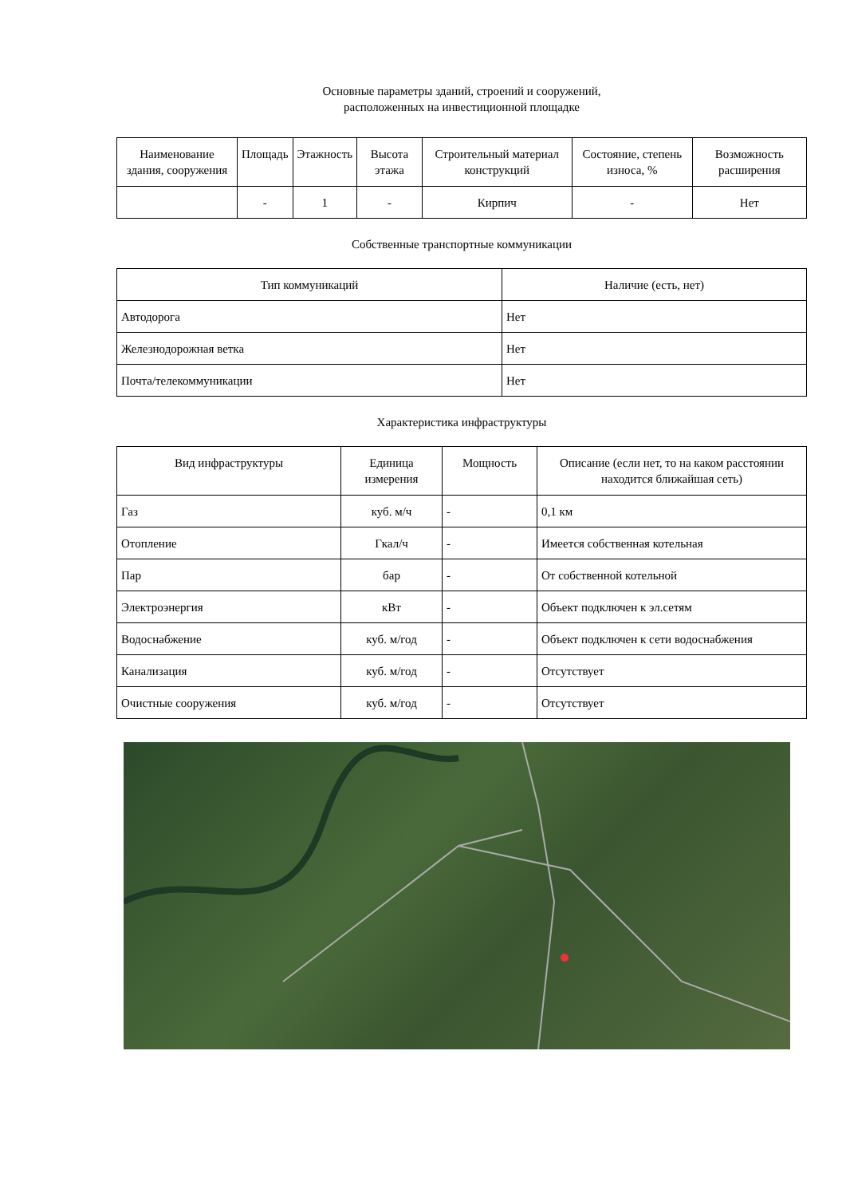Основные параметры зданий, строений и сооружений,
расположенных на инвестиционной площадке
| Наименование здания, сооружения | Площадь | Этажность | Высота этажа | Строительный материал конструкций | Состояние, степень износа, % | Возможность расширения |
| --- | --- | --- | --- | --- | --- | --- |
| | - | 1 | - | Кирпич | - | Нет |
Собственные транспортные коммуникации
| Тип коммуникаций | Наличие (есть, нет) |
| Автодорога | Нет |
| Железнодорожная ветка | Нет |
| Почта/телекоммуникации | Нет |
Характеристика инфраструктуры
| Вид инфраструктуры | Единица измерения | Мощность | Описание (если нет, то на каком расстоянии находится ближайшая сеть) |
| --- | --- | --- | --- |
| Газ | куб. м/ч | - | 0,1 км |
| Отопление | Гкал/ч | - | Имеется собственная котельная |
| Пар | бар | - | От собственной котельной |
| Электроэнергия | кВт | - | Объект подключен к эл.сетям |
| Водоснабжение | куб. м/год | - | Объект подключен к сети водоснабжения |
| Канализация | куб. м/год | - | Отсутствует |
| Очистные сооружения | куб. м/год | - | Отсутствует |